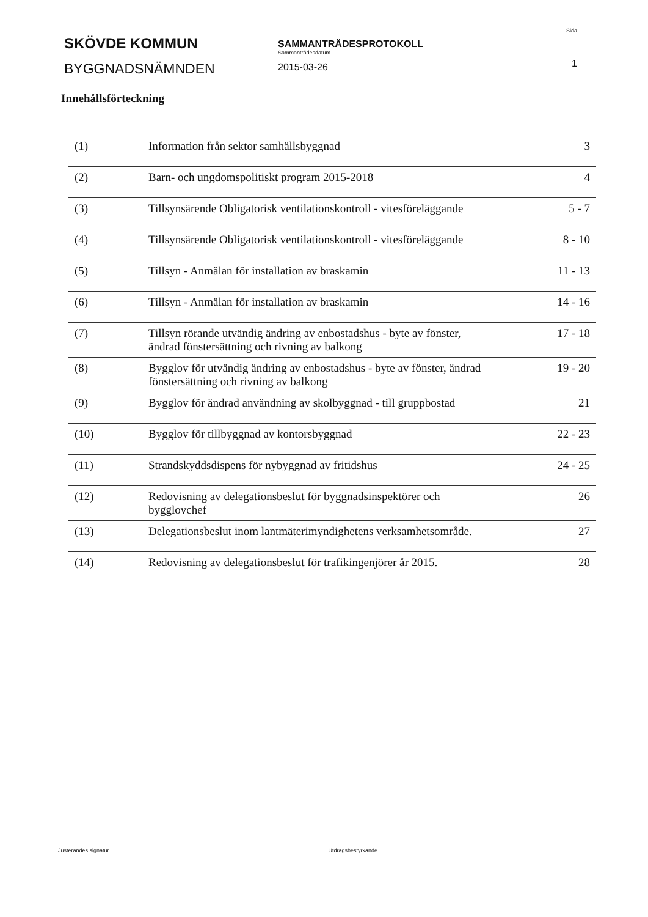SKÖVDE KOMMUN
BYGGNADSNÄMNDEN
SAMMANTRÄDESPROTOKOLL
Sammanträdesdatum
2015-03-26
Sida
1
Innehållsförteckning
| (1) | Information från sektor samhällsbyggnad | 3 |
| (2) | Barn- och ungdomspolitiskt program 2015-2018 | 4 |
| (3) | Tillsynsärende Obligatorisk ventilationskontroll - vitesföreläggande | 5 - 7 |
| (4) | Tillsynsärende Obligatorisk ventilationskontroll - vitesföreläggande | 8 - 10 |
| (5) | Tillsyn - Anmälan för installation av braskamin | 11 - 13 |
| (6) | Tillsyn - Anmälan för installation av braskamin | 14 - 16 |
| (7) | Tillsyn rörande utvändig ändring av enbostadshus - byte av fönster, ändrad fönstersättning och rivning av balkong | 17 - 18 |
| (8) | Bygglov för utvändig ändring av enbostadshus - byte av fönster, ändrad fönstersättning och rivning av balkong | 19 - 20 |
| (9) | Bygglov för ändrad användning av skolbyggnad - till gruppbostad | 21 |
| (10) | Bygglov för tillbyggnad av kontorsbyggnad | 22 - 23 |
| (11) | Strandskyddsdispens för nybyggnad av fritidshus | 24 - 25 |
| (12) | Redovisning av delegationsbeslut för byggnadsinspektörer och bygglovchef | 26 |
| (13) | Delegationsbeslut inom lantmäterimyndighetens verksamhetsområde. | 27 |
| (14) | Redovisning av delegationsbeslut för trafikingenjörer år 2015. | 28 |
Justerandes signatur Utdragsbestyrkande